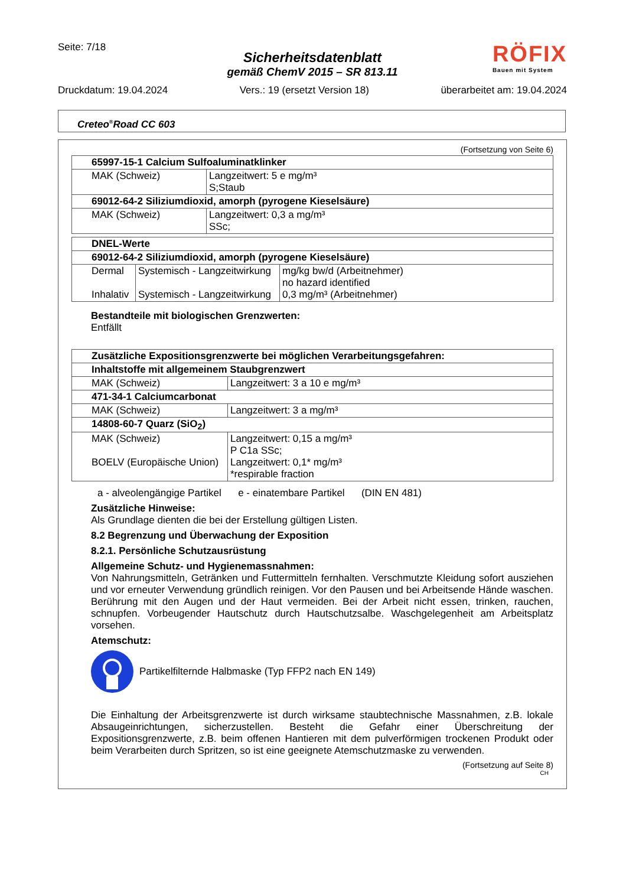Seite: 7/18
RÖFIX
Bauen mit System
Sicherheitsdatenblatt
gemäß ChemV 2015 – SR 813.11
Druckdatum: 19.04.2024 Vers.: 19 (ersetzt Version 18) überarbeitet am: 19.04.2024
Creteo<sup>®</sup>Road CC 603
(Fortsetzung von Seite 6)
| 65997-15-1 Calcium Sulfoaluminatklinker | |
| --- | --- |
| MAK (Schweiz) | Langzeitwert: 5 e mg/m³ S;Staub |
| 69012-64-2 Siliziumdioxid, amorph (pyrogene Kieselsäure) | |
| MAK (Schweiz) | Langzeitwert: 0,3 a mg/m³ SSc; |
| DNEL-Werte | | |
| --- | --- | --- |
| 69012-64-2 Siliziumdioxid, amorph (pyrogene Kieselsäure) | | |
| Dermal Inhalativ | Systemisch - Langzeitwirkung Systemisch - Langzeitwirkung | mg/kg bw/d (Arbeitnehmer) no hazard identified 0,3 mg/m³ (Arbeitnehmer) |
Bestandteile mit biologischen Grenzwerten:
Entfällt
| Zusätzliche Expositionsgrenzwerte bei möglichen Verarbeitungsgefahren: | |
| --- | --- |
| Inhaltstoffe mit allgemeinem Staubgrenzwert | |
| MAK (Schweiz) | Langzeitwert: 3 a 10 e mg/m³ |
| 471-34-1 Calciumcarbonat | |
| MAK (Schweiz) | Langzeitwert: 3 a mg/m³ |
| 14808-60-7 Quarz (SiO<sub>2</sub>) | |
| MAK (Schweiz) BOELV (Europäische Union) | Langzeitwert: 0,15 a mg/m³ P C1a SSc; Langzeitwert: 0,1* mg/m³ *respirable fraction |
a - alveolengängige Partikel e - einatembare Partikel (DIN EN 481)
Zusätzliche Hinweise:
Als Grundlage dienten die bei der Erstellung gültigen Listen.
8.2 Begrenzung und Überwachung der Exposition
8.2.1. Persönliche Schutzausrüstung
Allgemeine Schutz- und Hygienemassnahmen:
Von Nahrungsmitteln, Getränken und Futtermitteln fernhalten. Verschmutzte Kleidung sofort ausziehen und vor erneuter Verwendung gründlich reinigen. Vor den Pausen und bei Arbeitsende Hände waschen. Berührung mit den Augen und der Haut vermeiden. Bei der Arbeit nicht essen, trinken, rauchen, schnupfen. Vorbeugender Hautschutz durch Hautschutzsalbe. Waschgelegenheit am Arbeitsplatz vorsehen.
Atemschutz:
Partikelfilternde Halbmaske (Typ FFP2 nach EN 149)
Die Einhaltung der Arbeitsgrenzwerte ist durch wirksame staubtechnische Massnahmen, z.B. lokale Absaugeinrichtungen, sicherzustellen. Besteht die Gefahr einer Überschreitung der Expositionsgrenzwerte, z.B. beim offenen Hantieren mit dem pulverförmigen trockenen Produkt oder beim Verarbeiten durch Spritzen, so ist eine geeignete Atemschutzmaske zu verwenden.
(Fortsetzung auf Seite 8)
CH